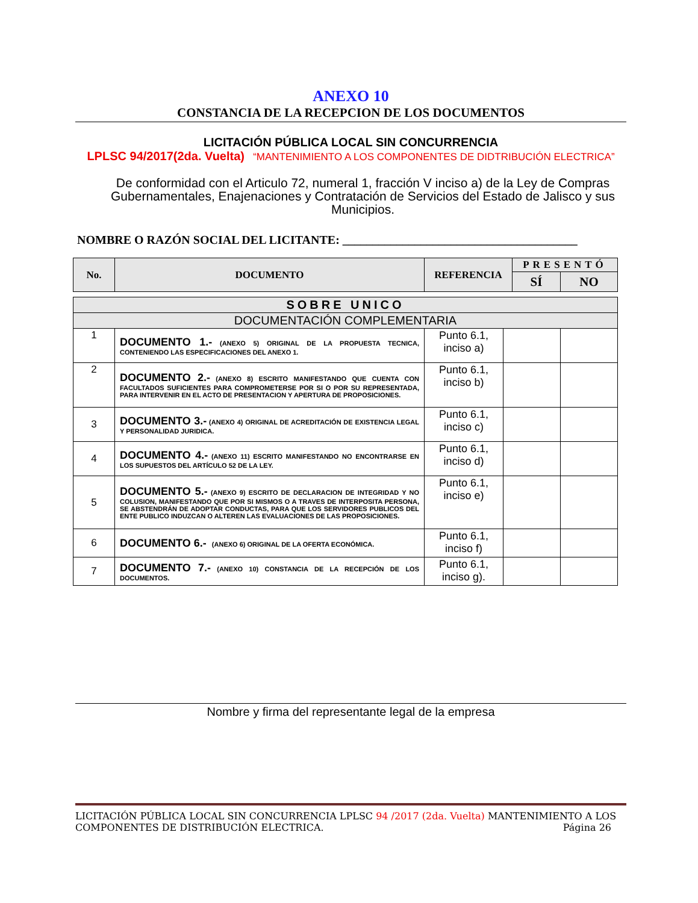ANEXO 10
CONSTANCIA DE LA RECEPCION DE LOS DOCUMENTOS
LICITACIÓN PÚBLICA LOCAL SIN CONCURRENCIA
LPLSC 94/2017(2da. Vuelta) “MANTENIMIENTO A LOS COMPONENTES DE DIDTRIBUCIÓN ELECTRICA”
De conformidad con el Articulo 72, numeral 1, fracción V inciso a) de la Ley de Compras Gubernamentales, Enajenaciones y Contratación de Servicios del Estado de Jalisco y sus Municipios.
NOMBRE O RAZÓN SOCIAL DEL LICITANTE: _______________________________________
| No. | DOCUMENTO | REFERENCIA | PRESENTÓ | |
| --- | --- | --- | --- | --- |
| | | | SÍ | NO |
| SOBRE UNICO | | | | |
| DOCUMENTACIÓN COMPLEMENTARIA | | | | |
| 1 | DOCUMENTO 1.- (ANEXO 5) ORIGINAL DE LA PROPUESTA TECNICA, CONTENIENDO LAS ESPECIFICACIONES DEL ANEXO 1. | Punto 6.1, inciso a) | | |
| 2 | DOCUMENTO 2.- (ANEXO 8) ESCRITO MANIFESTANDO QUE CUENTA CON FACULTADOS SUFICIENTES PARA COMPROMETERSE POR SI O POR SU REPRESENTADA, PARA INTERVENIR EN EL ACTO DE PRESENTACION Y APERTURA DE PROPOSICIONES. | Punto 6.1, inciso b) | | |
| 3 | DOCUMENTO 3.- (ANEXO 4) ORIGINAL DE ACREDITACIÓN DE EXISTENCIA LEGAL Y PERSONALIDAD JURIDICA. | Punto 6.1, inciso c) | | |
| 4 | DOCUMENTO 4.- (ANEXO 11) ESCRITO MANIFESTANDO NO ENCONTRARSE EN LOS SUPUESTOS DEL ARTÍCULO 52 DE LA LEY. | Punto 6.1, inciso d) | | |
| 5 | DOCUMENTO 5.- (ANEXO 9) ESCRITO DE DECLARACION DE INTEGRIDAD Y NO COLUSION, MANIFESTANDO QUE POR SI MISMOS O A TRAVES DE INTERPOSITA PERSONA, SE ABSTENDRÁN DE ADOPTAR CONDUCTAS, PARA QUE LOS SERVIDORES PUBLICOS DEL ENTE PUBLICO INDUZCAN O ALTEREN LAS EVALUACIONES DE LAS PROPOSICIONES. | Punto 6.1, inciso e) | | |
| 6 | DOCUMENTO 6.- (ANEXO 6) ORIGINAL DE LA OFERTA ECONÓMICA. | Punto 6.1, inciso f) | | |
| 7 | DOCUMENTO 7.- (ANEXO 10) CONSTANCIA DE LA RECEPCIÓN DE LOS DOCUMENTOS. | Punto 6.1, inciso g). | | |
Nombre y firma del representante legal de la empresa
LICITACIÓN PÚBLICA LOCAL SIN CONCURRENCIA LPLSC 94 /2017 (2da. Vuelta) MANTENIMIENTO A LOS COMPONENTES DE DISTRIBUCIÓN ELECTRICA. Página 26